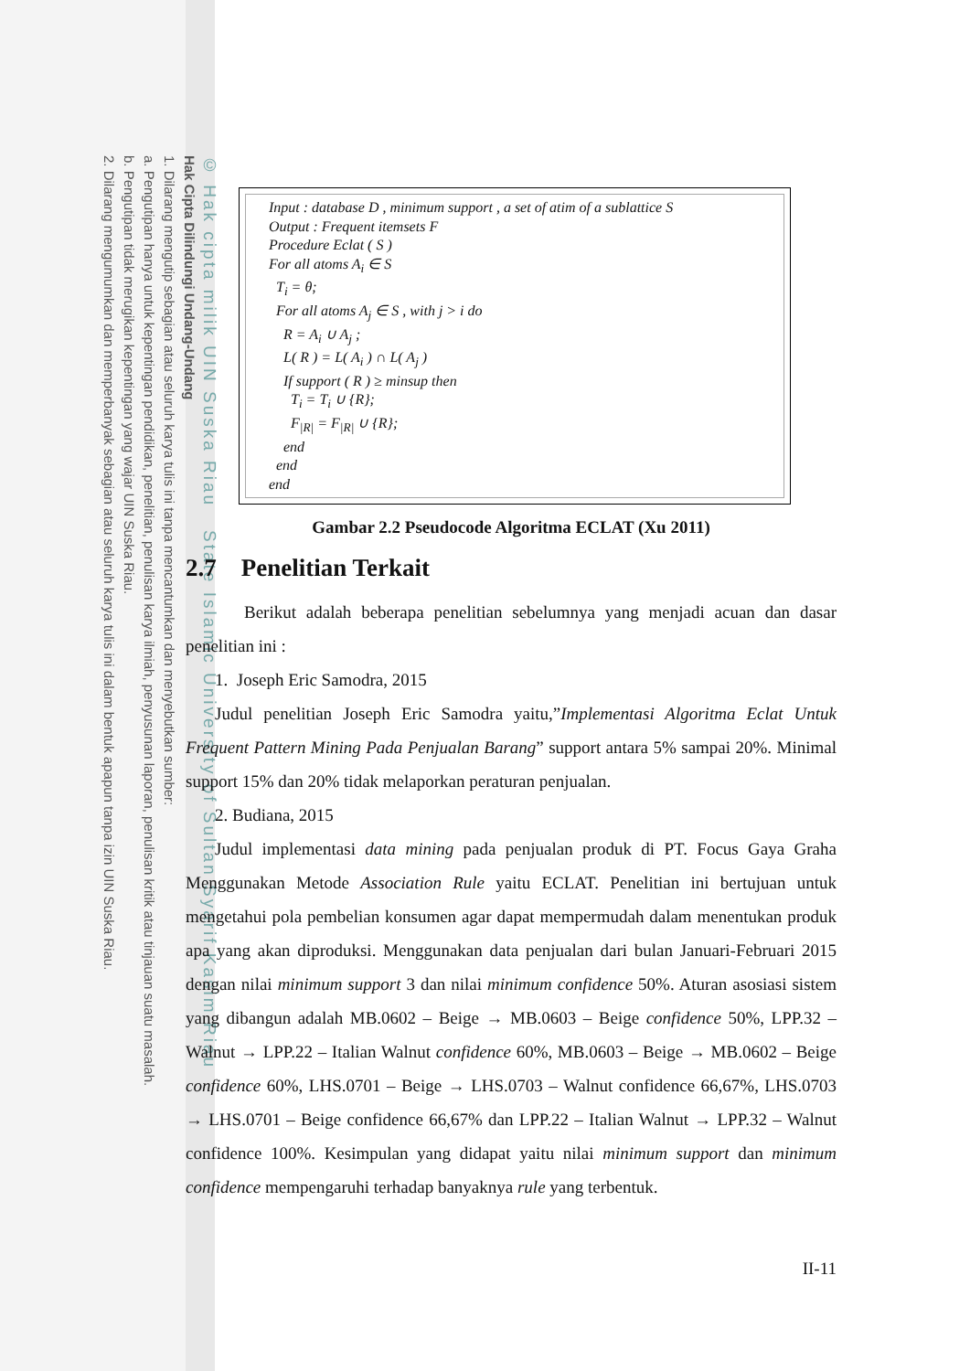© Hak cipta milik UIN Suska Riau State Islamic University of Sultan Syarif Kasim Riau
Hak Cipta Dilindungi Undang-Undang
1. Dilarang mengutip sebagian atau seluruh karya tulis ini tanpa mencantumkan dan menyebutkan sumber:
a. Pengutipan hanya untuk kepentingan pendidikan, penelitian, penulisan karya ilmiah, penyusunan laporan, penulisan kritik atau tinjauan suatu masalah.
b. Pengutipan tidak merugikan kepentingan yang wajar UIN Suska Riau.
2. Dilarang mengumumkan dan memperbanyak sebagian atau seluruh karya tulis ini dalam bentuk apapun tanpa izin UIN Suska Riau.
Input : database D , minimum support , a set of atim of a sublattice S
Output : Frequent itemsets F
Procedure Eclat ( S )
For all atoms A<sub>i</sub> ∈ S
T<sub>i</sub> = θ;
For all atoms A<sub>j</sub> ∈ S , with j > i do
R = A<sub>i</sub> ∪ A<sub>j</sub> ;
L( R ) = L( A<sub>i</sub> ) ∩ L( A<sub>j</sub> )
If support ( R ) ≥ minsup then
T<sub>i</sub> = T<sub>i</sub> ∪ {R};
F<sub>|R|</sub> = F<sub>|R|</sub> ∪ {R};
end
end
end
Gambar 2.2 Pseudocode Algoritma ECLAT (Xu 2011)
2.7 Penelitian Terkait
Berikut adalah beberapa penelitian sebelumnya yang menjadi acuan dan dasar penelitian ini :
1. Joseph Eric Samodra, 2015
Judul penelitian Joseph Eric Samodra yaitu,”Implementasi Algoritma Eclat Untuk Frequent Pattern Mining Pada Penjualan Barang” support antara 5% sampai 20%. Minimal support 15% dan 20% tidak melaporkan peraturan penjualan.
2. Budiana, 2015
Judul implementasi data mining pada penjualan produk di PT. Focus Gaya Graha Menggunakan Metode Association Rule yaitu ECLAT. Penelitian ini bertujuan untuk mengetahui pola pembelian konsumen agar dapat mempermudah dalam menentukan produk apa yang akan diproduksi. Menggunakan data penjualan dari bulan Januari-Februari 2015 dengan nilai minimum support 3 dan nilai minimum confidence 50%. Aturan asosiasi sistem yang dibangun adalah MB.0602 – Beige → MB.0603 – Beige confidence 50%, LPP.32 – Walnut → LPP.22 – Italian Walnut confidence 60%, MB.0603 – Beige → MB.0602 – Beige confidence 60%, LHS.0701 – Beige → LHS.0703 – Walnut confidence 66,67%, LHS.0703 → LHS.0701 – Beige confidence 66,67% dan LPP.22 – Italian Walnut → LPP.32 – Walnut confidence 100%. Kesimpulan yang didapat yaitu nilai minimum support dan minimum confidence mempengaruhi terhadap banyaknya rule yang terbentuk.
II-11